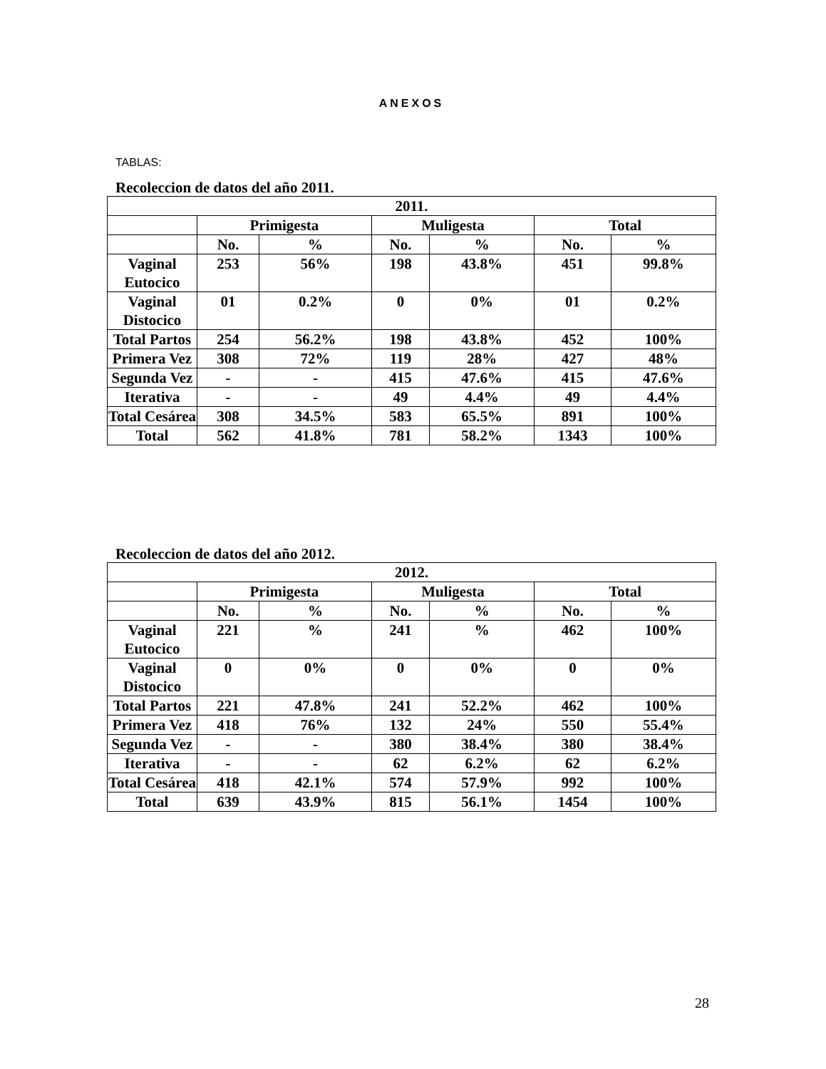ANEXOS
TABLAS:
Recoleccion de datos del año 2011.
| 2011. | | | | | | |
| | Primigesta | | Muligesta | | Total | |
| | No. | % | No. | % | No. | % |
| Vaginal Eutocico | 253 | 56% | 198 | 43.8% | 451 | 99.8% |
| Vaginal Distocico | 01 | 0.2% | 0 | 0% | 01 | 0.2% |
| Total Partos | 254 | 56.2% | 198 | 43.8% | 452 | 100% |
| Primera Vez | 308 | 72% | 119 | 28% | 427 | 48% |
| Segunda Vez | - | - | 415 | 47.6% | 415 | 47.6% |
| Iterativa | - | - | 49 | 4.4% | 49 | 4.4% |
| Total Cesárea | 308 | 34.5% | 583 | 65.5% | 891 | 100% |
| Total | 562 | 41.8% | 781 | 58.2% | 1343 | 100% |
Recoleccion de datos del año 2012.
| 2012. | | | | | | |
| | Primigesta | | Muligesta | | Total | |
| | No. | % | No. | % | No. | % |
| Vaginal Eutocico | 221 | % | 241 | % | 462 | 100% |
| Vaginal Distocico | 0 | 0% | 0 | 0% | 0 | 0% |
| Total Partos | 221 | 47.8% | 241 | 52.2% | 462 | 100% |
| Primera Vez | 418 | 76% | 132 | 24% | 550 | 55.4% |
| Segunda Vez | - | - | 380 | 38.4% | 380 | 38.4% |
| Iterativa | - | - | 62 | 6.2% | 62 | 6.2% |
| Total Cesárea | 418 | 42.1% | 574 | 57.9% | 992 | 100% |
| Total | 639 | 43.9% | 815 | 56.1% | 1454 | 100% |
28